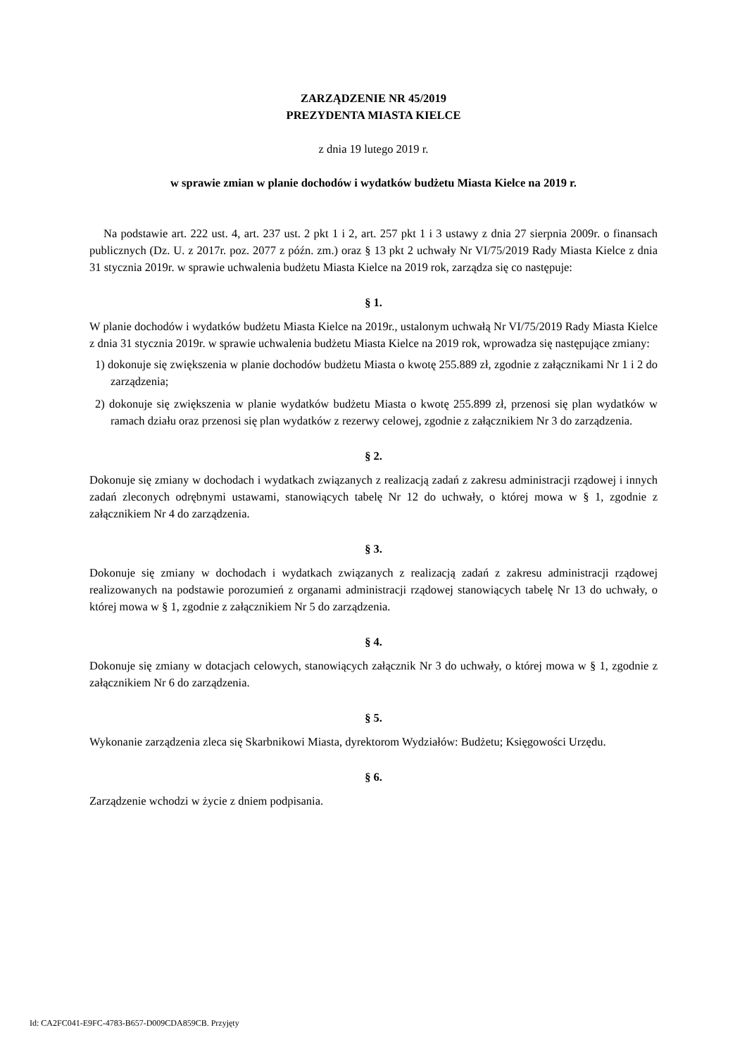ZARZĄDZENIE NR 45/2019
PREZYDENTA MIASTA KIELCE
z dnia 19 lutego 2019 r.
w sprawie zmian w planie dochodów i wydatków budżetu Miasta Kielce na 2019 r.
Na podstawie art. 222 ust. 4, art. 237 ust. 2 pkt 1 i 2, art. 257 pkt 1 i 3 ustawy z dnia 27 sierpnia 2009r. o finansach publicznych (Dz. U. z 2017r. poz. 2077 z późn. zm.) oraz § 13 pkt 2 uchwały Nr VI/75/2019 Rady Miasta Kielce z dnia 31 stycznia 2019r. w sprawie uchwalenia budżetu Miasta Kielce na 2019 rok, zarządza się co następuje:
§ 1.
W planie dochodów i wydatków budżetu Miasta Kielce na 2019r., ustalonym uchwałą Nr VI/75/2019 Rady Miasta Kielce z dnia 31 stycznia 2019r. w sprawie uchwalenia budżetu Miasta Kielce na 2019 rok, wprowadza się następujące zmiany:
1) dokonuje się zwiększenia w planie dochodów budżetu Miasta o kwotę 255.889 zł, zgodnie z załącznikami Nr 1 i 2 do zarządzenia;
2) dokonuje się zwiększenia w planie wydatków budżetu Miasta o kwotę 255.899 zł, przenosi się plan wydatków w ramach działu oraz przenosi się plan wydatków z rezerwy celowej, zgodnie z załącznikiem Nr 3 do zarządzenia.
§ 2.
Dokonuje się zmiany w dochodach i wydatkach związanych z realizacją zadań z zakresu administracji rządowej i innych zadań zleconych odrębnymi ustawami, stanowiących tabelę Nr 12 do uchwały, o której mowa w § 1, zgodnie z załącznikiem Nr 4 do zarządzenia.
§ 3.
Dokonuje się zmiany w dochodach i wydatkach związanych z realizacją zadań z zakresu administracji rządowej realizowanych na podstawie porozumień z organami administracji rządowej stanowiących tabelę Nr 13 do uchwały, o której mowa w § 1, zgodnie z załącznikiem Nr 5 do zarządzenia.
§ 4.
Dokonuje się zmiany w dotacjach celowych, stanowiących załącznik Nr 3 do uchwały, o której mowa w § 1, zgodnie z załącznikiem Nr 6 do zarządzenia.
§ 5.
Wykonanie zarządzenia zleca się Skarbnikowi Miasta, dyrektorom Wydziałów: Budżetu; Księgowości Urzędu.
§ 6.
Zarządzenie wchodzi w życie z dniem podpisania.
Id: CA2FC041-E9FC-4783-B657-D009CDA859CB. Przyjęty